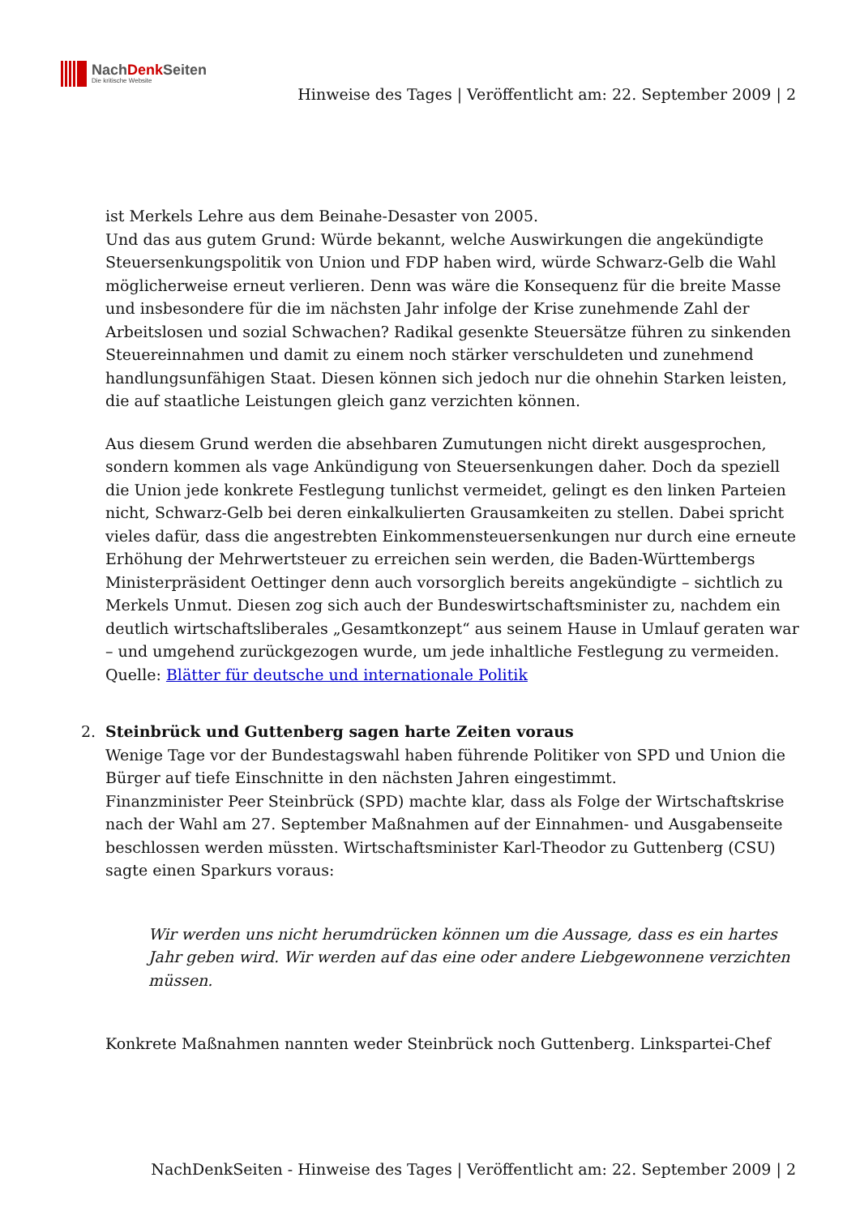NachDenk Seiten
Die kritische Website
Hinweise des Tages | Veröffentlicht am: 22. September 2009 | 2
ist Merkels Lehre aus dem Beinahe-Desaster von 2005.
Und das aus gutem Grund: Würde bekannt, welche Auswirkungen die angekündigte Steuersenkungspolitik von Union und FDP haben wird, würde Schwarz-Gelb die Wahl möglicherweise erneut verlieren. Denn was wäre die Konsequenz für die breite Masse und insbesondere für die im nächsten Jahr infolge der Krise zunehmende Zahl der Arbeitslosen und sozial Schwachen? Radikal gesenkte Steuersätze führen zu sinkenden Steuereinnahmen und damit zu einem noch stärker verschuldeten und zunehmend handlungsunfähigen Staat. Diesen können sich jedoch nur die ohnehin Starken leisten, die auf staatliche Leistungen gleich ganz verzichten können.
Aus diesem Grund werden die absehbaren Zumutungen nicht direkt ausgesprochen, sondern kommen als vage Ankündigung von Steuersenkungen daher. Doch da speziell die Union jede konkrete Festlegung tunlichst vermeidet, gelingt es den linken Parteien nicht, Schwarz-Gelb bei deren einkalkulierten Grausamkeiten zu stellen. Dabei spricht vieles dafür, dass die angestrebten Einkommensteuersenkungen nur durch eine erneute Erhöhung der Mehrwertsteuer zu erreichen sein werden, die Baden-Württembergs Ministerpräsident Oettinger denn auch vorsorglich bereits angekündigte – sichtlich zu Merkels Unmut. Diesen zog sich auch der Bundeswirtschaftsminister zu, nachdem ein deutlich wirtschaftsliberales „Gesamtkonzept“ aus seinem Hause in Umlauf geraten war – und umgehend zurückgezogen wurde, um jede inhaltliche Festlegung zu vermeiden.
Quelle: Blätter für deutsche und internationale Politik
2.
Steinbrück und Guttenberg sagen harte Zeiten voraus
Wenige Tage vor der Bundestagswahl haben führende Politiker von SPD und Union die Bürger auf tiefe Einschnitte in den nächsten Jahren eingestimmt.
Finanzminister Peer Steinbrück (SPD) machte klar, dass als Folge der Wirtschaftskrise nach der Wahl am 27. September Maßnahmen auf der Einnahmen- und Ausgabenseite beschlossen werden müssten. Wirtschaftsminister Karl-Theodor zu Guttenberg (CSU) sagte einen Sparkurs voraus:
Wir werden uns nicht herumdrücken können um die Aussage, dass es ein hartes Jahr geben wird. Wir werden auf das eine oder andere Liebgewonnene verzichten müssen.
Konkrete Maßnahmen nannten weder Steinbrück noch Guttenberg. Linkspartei-Chef
NachDenkSeiten - Hinweise des Tages | Veröffentlicht am: 22. September 2009 | 2